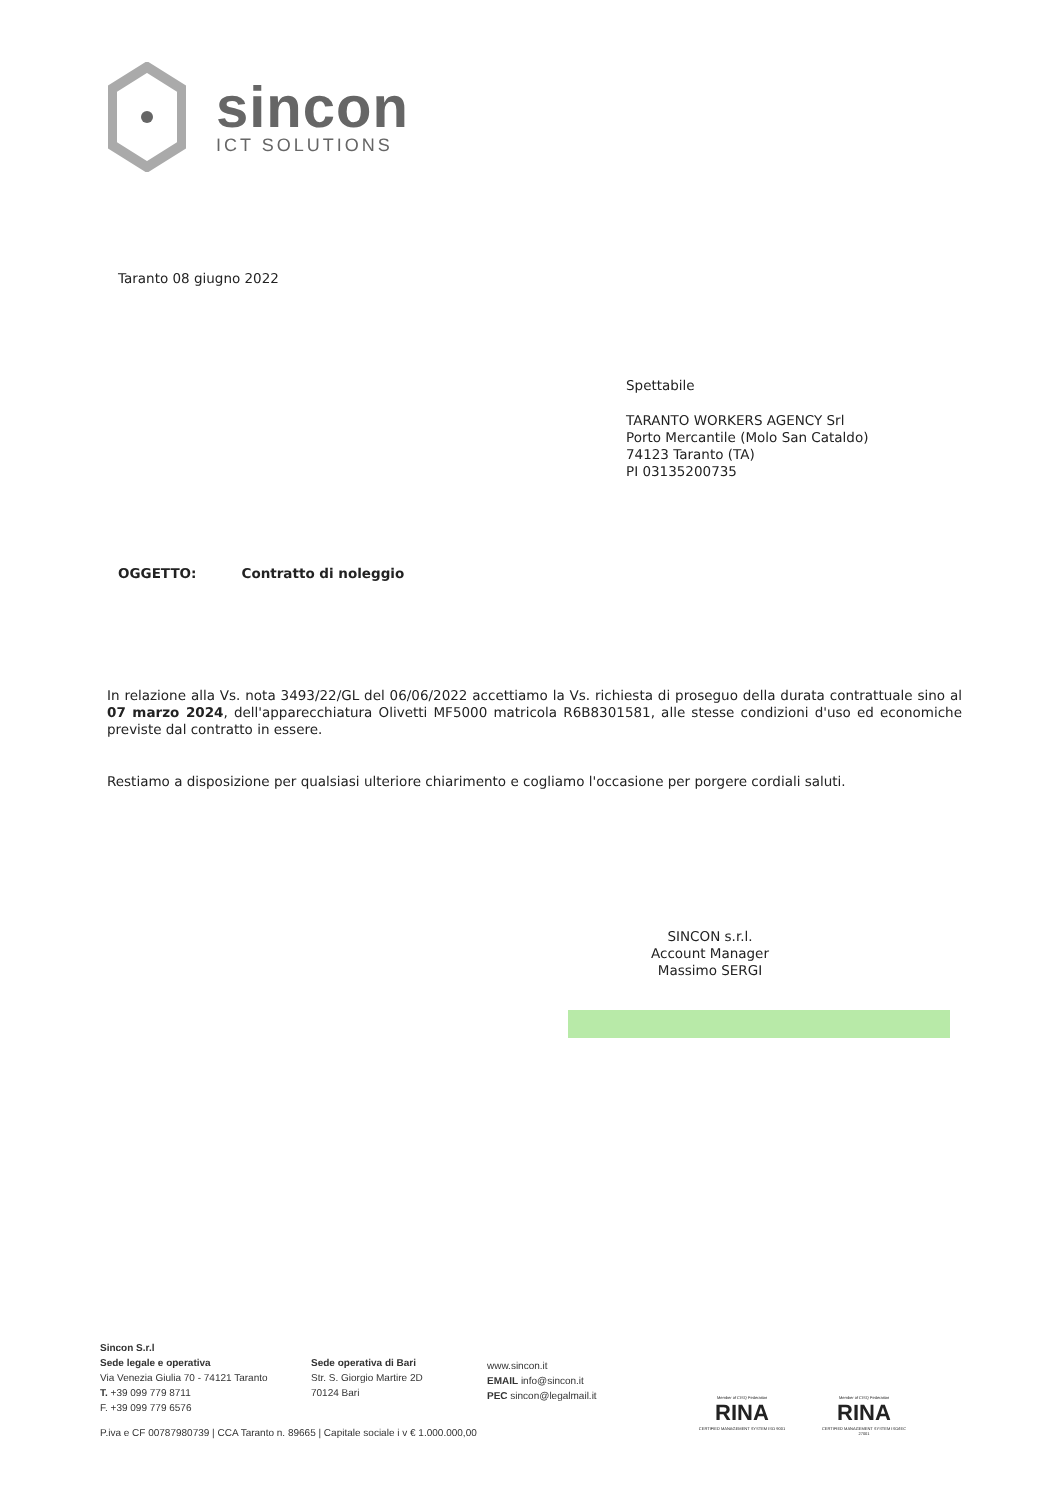sincon
ICT SOLUTIONS
Taranto 08 giugno 2022
Spettabile
TARANTO WORKERS AGENCY Srl
Porto Mercantile (Molo San Cataldo)
74123 Taranto (TA)
PI 03135200735
OGGETTO: Contratto di noleggio
In relazione alla Vs. nota 3493/22/GL del 06/06/2022 accettiamo la Vs. richiesta di proseguo della durata contrattuale sino al 07 marzo 2024, dell'apparecchiatura Olivetti MF5000 matricola R6B8301581, alle stesse condizioni d'uso ed economiche previste dal contratto in essere.
Restiamo a disposizione per qualsiasi ulteriore chiarimento e cogliamo l'occasione per porgere cordiali saluti.
SINCON s.r.l.
Account Manager
Massimo SERGI
Sincon S.r.l
Sede legale e operativa
Via Venezia Giulia 70 - 74121 Taranto
T. +39 099 779 8711
F. +39 099 779 6576
Sede operativa di Bari
Str. S. Giorgio Martire 2D
70124 Bari
www.sincon.it
EMAIL info@sincon.it
PEC sincon@legalmail.it
Member of CISQ Federation
RINA
CERTIFIED MANAGEMENT SYSTEM ISO 9001
Member of CISQ Federation
RINA
CERTIFIED MANAGEMENT SYSTEM ISO/IEC 27001
P.iva e CF 00787980739 | CCA Taranto n. 89665 | Capitale sociale i v € 1.000.000,00